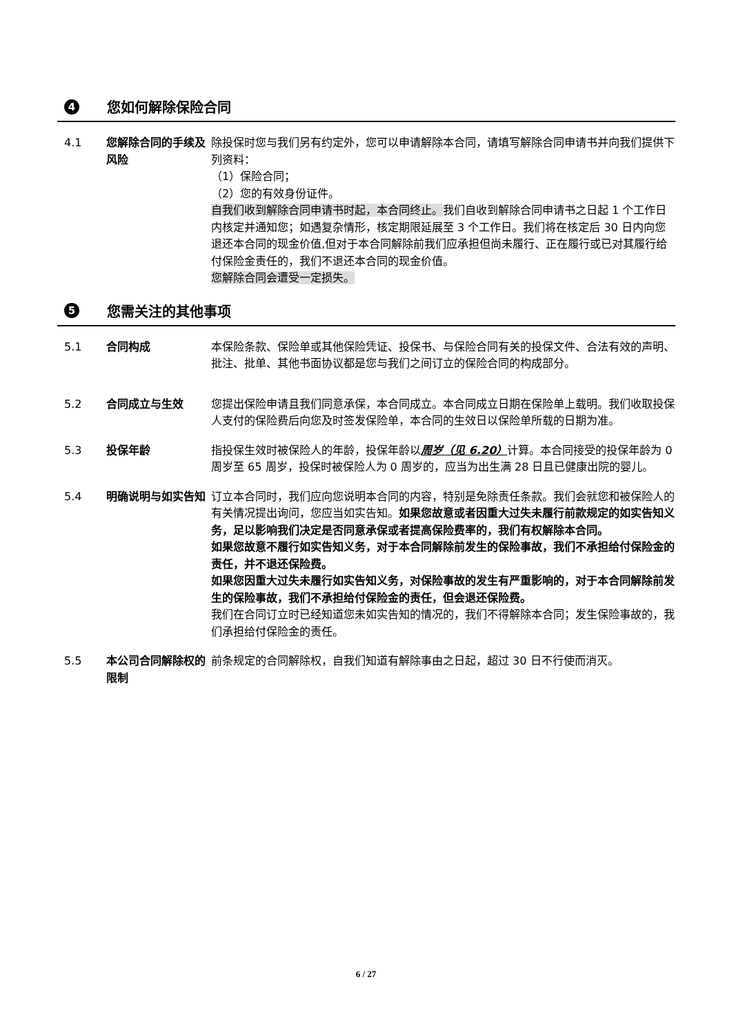4 您如何解除保险合同
4.1 您解除合同的手续及风险
除投保时您与我们另有约定外，您可以申请解除本合同，请填写解除合同申请书并向我们提供下列资料：
（1）保险合同；
（2）您的有效身份证件。
自我们收到解除合同申请书时起，本合同终止。我们自收到解除合同申请书之日起 1 个工作日内核定并通知您；如遇复杂情形，核定期限延展至 3 个工作日。我们将在核定后 30 日内向您退还本合同的现金价值,但对于本合同解除前我们应承担但尚未履行、正在履行或已对其履行给付保险金责任的，我们不退还本合同的现金价值。
您解除合同会遭受一定损失。
5 您需关注的其他事项
5.1 合同构成 本保险条款、保险单或其他保险凭证、投保书、与保险合同有关的投保文件、合法有效的声明、批注、批单、其他书面协议都是您与我们之间订立的保险合同的构成部分。
5.2 合同成立与生效 您提出保险申请且我们同意承保，本合同成立。本合同成立日期在保险单上载明。我们收取投保人支付的保险费后向您及时签发保险单，本合同的生效日以保险单所载的日期为准。
5.3 投保年龄 指投保生效时被保险人的年龄，投保年龄以周岁（见 6.20）计算。本合同接受的投保年龄为 0 周岁至 65 周岁，投保时被保险人为 0 周岁的，应当为出生满 28 日且已健康出院的婴儿。
5.4 明确说明与如实告知 订立本合同时，我们应向您说明本合同的内容，特别是免除责任条款。我们会就您和被保险人的有关情况提出询问，您应当如实告知。如果您故意或者因重大过失未履行前款规定的如实告知义务，足以影响我们决定是否同意承保或者提高保险费率的，我们有权解除本合同。
如果您故意不履行如实告知义务，对于本合同解除前发生的保险事故，我们不承担给付保险金的责任，并不退还保险费。
如果您因重大过失未履行如实告知义务，对保险事故的发生有严重影响的，对于本合同解除前发生的保险事故，我们不承担给付保险金的责任，但会退还保险费。
我们在合同订立时已经知道您未如实告知的情况的，我们不得解除本合同；发生保险事故的，我们承担给付保险金的责任。
5.5 本公司合同解除权的限制
前条规定的合同解除权，自我们知道有解除事由之日起，超过 30 日不行使而消灭。
6 / 27